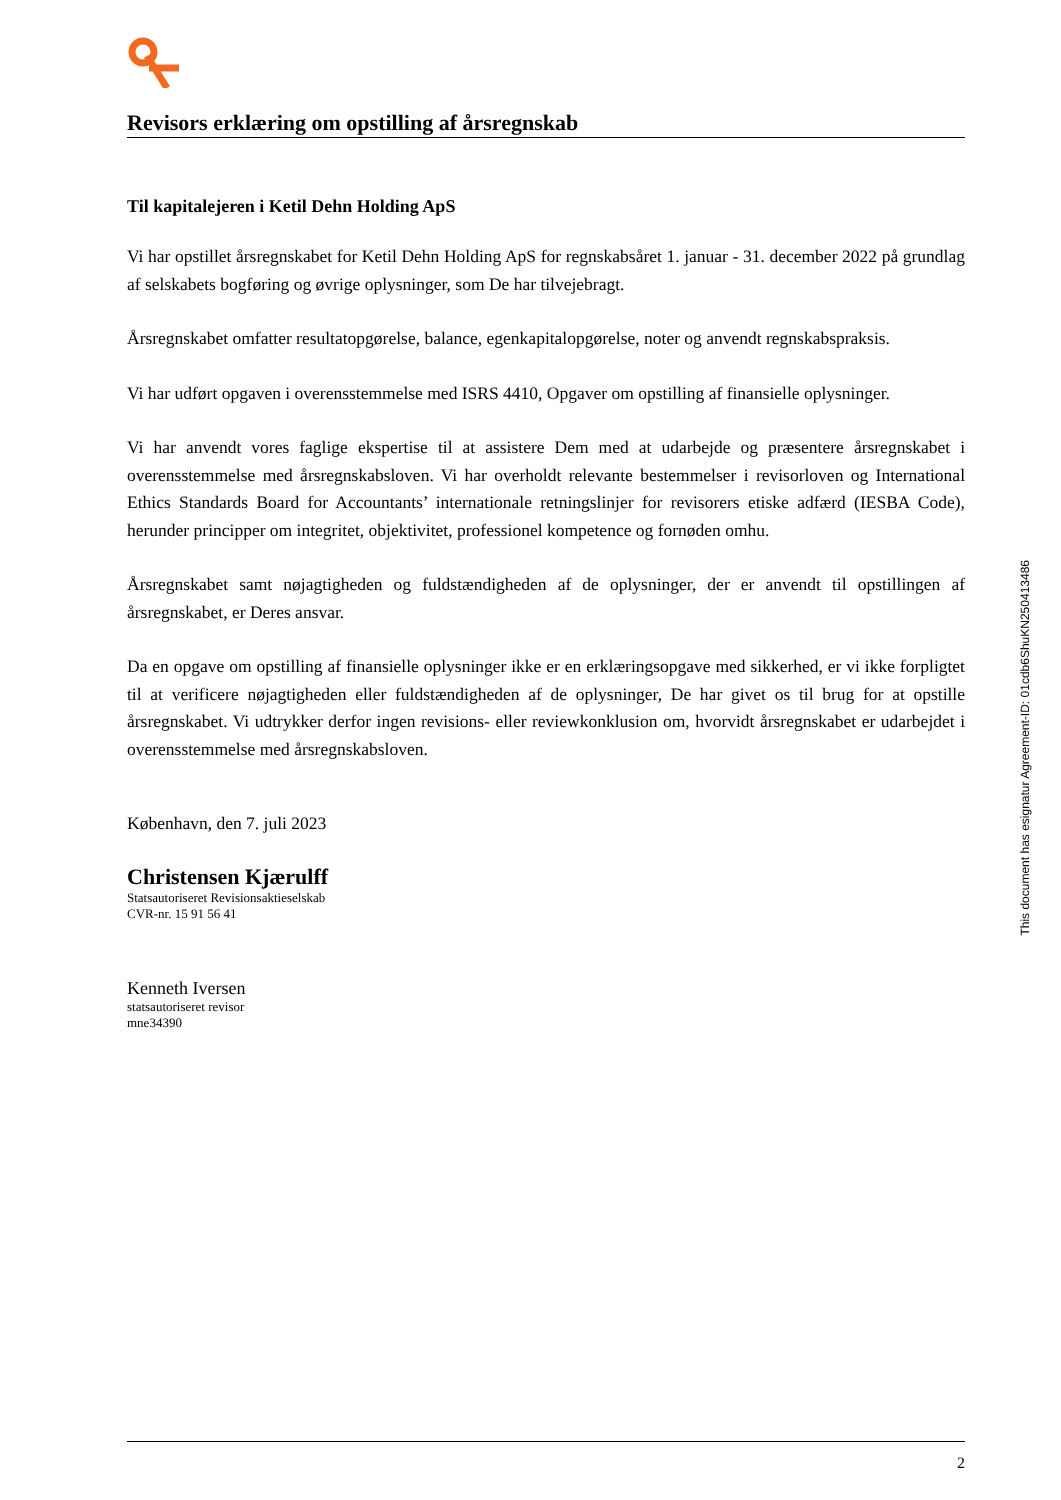Revisors erklæring om opstilling af årsregnskab
Til kapitalejeren i Ketil Dehn Holding ApS
Vi har opstillet årsregnskabet for Ketil Dehn Holding ApS for regnskabsåret 1. januar - 31. december 2022 på grundlag af selskabets bogføring og øvrige oplysninger, som De har tilvejebragt.
Årsregnskabet omfatter resultatopgørelse, balance, egenkapitalopgørelse, noter og anvendt regnskabspraksis.
Vi har udført opgaven i overensstemmelse med ISRS 4410, Opgaver om opstilling af finansielle oplysninger.
Vi har anvendt vores faglige ekspertise til at assistere Dem med at udarbejde og præsentere årsregnskabet i overensstemmelse med årsregnskabsloven. Vi har overholdt relevante bestemmelser i revisorloven og International Ethics Standards Board for Accountants’ internationale retningslinjer for revisorers etiske adfærd (IESBA Code), herunder principper om integritet, objektivitet, professionel kompetence og fornøden omhu.
Årsregnskabet samt nøjagtigheden og fuldstændigheden af de oplysninger, der er anvendt til opstillingen af årsregnskabet, er Deres ansvar.
Da en opgave om opstilling af finansielle oplysninger ikke er en erklæringsopgave med sikkerhed, er vi ikke forpligtet til at verificere nøjagtigheden eller fuldstændigheden af de oplysninger, De har givet os til brug for at opstille årsregnskabet. Vi udtrykker derfor ingen revisions- eller reviewkonklusion om, hvorvidt årsregnskabet er udarbejdet i overensstemmelse med årsregnskabsloven.
København, den 7. juli 2023
Christensen Kjærulff
Statsautoriseret Revisionsaktieselskab
CVR-nr. 15 91 56 41
Kenneth Iversen
statsautoriseret revisor
mne34390
This document has esignatur Agreement-ID: 01cdb6ShuKN250413486
2